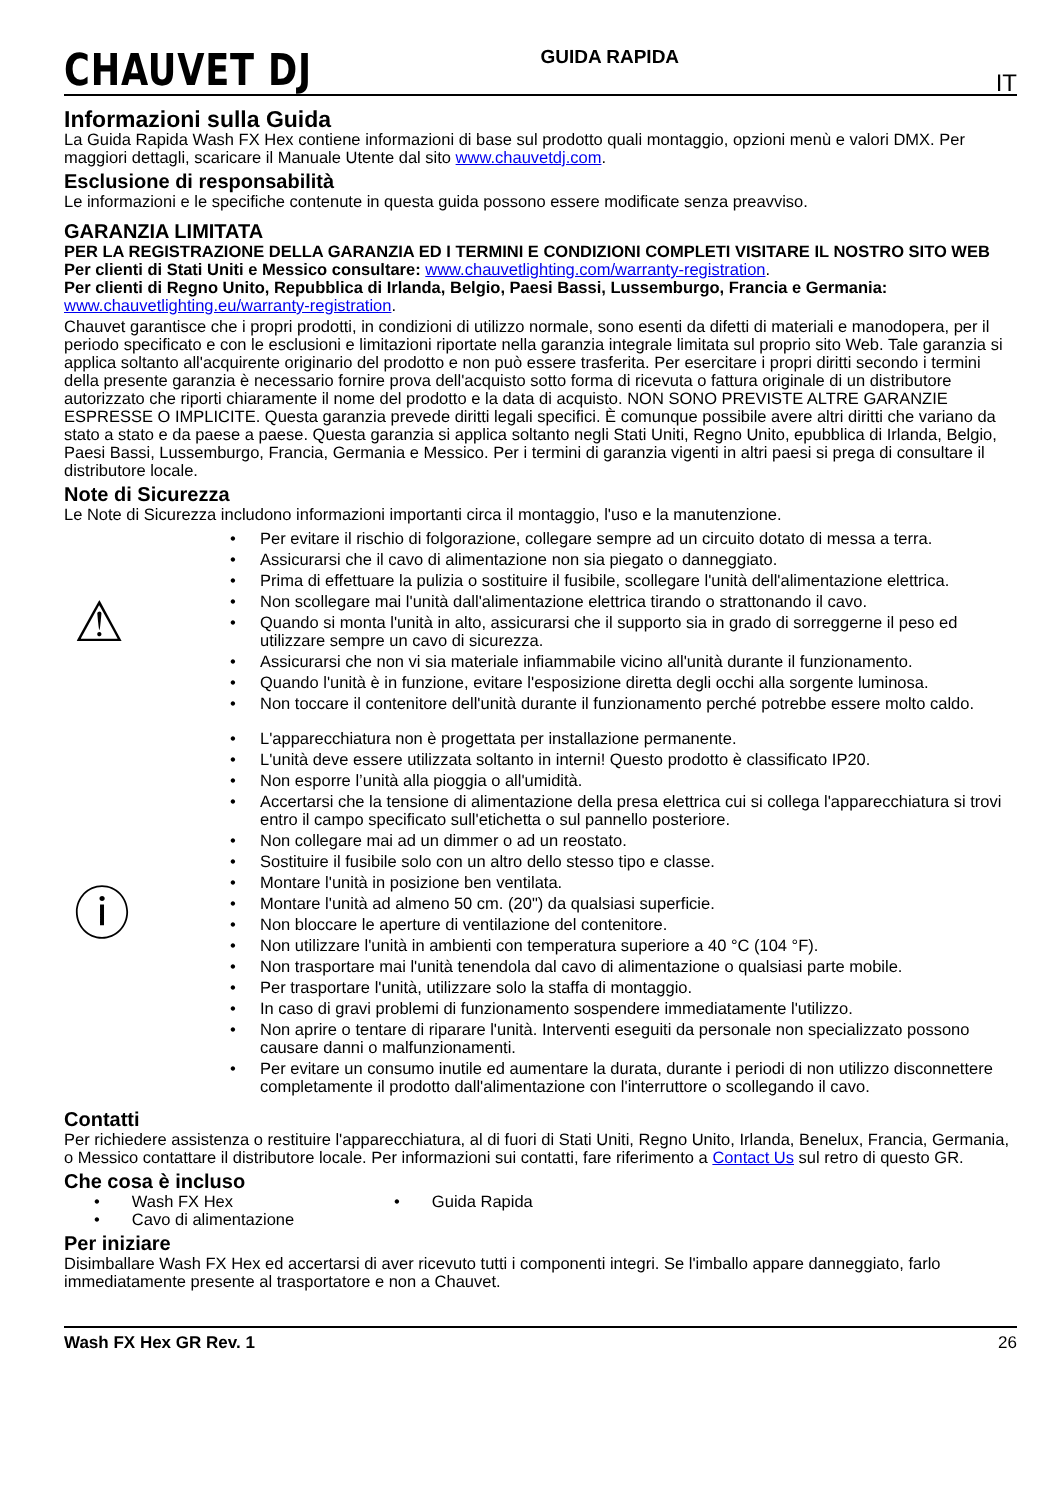CHAUVET DJ
GUIDA RAPIDA
IT
Informazioni sulla Guida
La Guida Rapida Wash FX Hex contiene informazioni di base sul prodotto quali montaggio, opzioni menù e valori DMX. Per maggiori dettagli, scaricare il Manuale Utente dal sito www.chauvetdj.com.
Esclusione di responsabilità
Le informazioni e le specifiche contenute in questa guida possono essere modificate senza preavviso.
GARANZIA LIMITATA
PER LA REGISTRAZIONE DELLA GARANZIA ED I TERMINI E CONDIZIONI COMPLETI VISITARE IL NOSTRO SITO WEB
Per clienti di Stati Uniti e Messico consultare: www.chauvetlighting.com/warranty-registration.
Per clienti di Regno Unito, Repubblica di Irlanda, Belgio, Paesi Bassi, Lussemburgo, Francia e Germania: www.chauvetlighting.eu/warranty-registration.
Chauvet garantisce che i propri prodotti, in condizioni di utilizzo normale, sono esenti da difetti di materiali e manodopera, per il periodo specificato e con le esclusioni e limitazioni riportate nella garanzia integrale limitata sul proprio sito Web. Tale garanzia si applica soltanto all'acquirente originario del prodotto e non può essere trasferita. Per esercitare i propri diritti secondo i termini della presente garanzia è necessario fornire prova dell'acquisto sotto forma di ricevuta o fattura originale di un distributore autorizzato che riporti chiaramente il nome del prodotto e la data di acquisto. NON SONO PREVISTE ALTRE GARANZIE ESPRESSE O IMPLICITE. Questa garanzia prevede diritti legali specifici. È comunque possibile avere altri diritti che variano da stato a stato e da paese a paese. Questa garanzia si applica soltanto negli Stati Uniti, Regno Unito, epubblica di Irlanda, Belgio, Paesi Bassi, Lussemburgo, Francia, Germania e Messico. Per i termini di garanzia vigenti in altri paesi si prega di consultare il distributore locale.
Note di Sicurezza
Le Note di Sicurezza includono informazioni importanti circa il montaggio, l'uso e la manutenzione.
⚠
• Per evitare il rischio di folgorazione, collegare sempre ad un circuito dotato di messa a terra.
• Assicurarsi che il cavo di alimentazione non sia piegato o danneggiato.
• Prima di effettuare la pulizia o sostituire il fusibile, scollegare l'unità dell'alimentazione elettrica.
• Non scollegare mai l'unità dall'alimentazione elettrica tirando o strattonando il cavo.
• Quando si monta l'unità in alto, assicurarsi che il supporto sia in grado di sorreggerne il peso ed utilizzare sempre un cavo di sicurezza.
• Assicurarsi che non vi sia materiale infiammabile vicino all'unità durante il funzionamento.
• Quando l'unità è in funzione, evitare l'esposizione diretta degli occhi alla sorgente luminosa.
• Non toccare il contenitore dell'unità durante il funzionamento perché potrebbe essere molto caldo.
ⓘ
• L'apparecchiatura non è progettata per installazione permanente.
• L'unità deve essere utilizzata soltanto in interni! Questo prodotto è classificato IP20.
• Non esporre l’unità alla pioggia o all'umidità.
• Accertarsi che la tensione di alimentazione della presa elettrica cui si collega l'apparecchiatura si trovi entro il campo specificato sull'etichetta o sul pannello posteriore.
• Non collegare mai ad un dimmer o ad un reostato.
• Sostituire il fusibile solo con un altro dello stesso tipo e classe.
• Montare l'unità in posizione ben ventilata.
• Montare l'unità ad almeno 50 cm. (20") da qualsiasi superficie.
• Non bloccare le aperture di ventilazione del contenitore.
• Non utilizzare l'unità in ambienti con temperatura superiore a 40 °C (104 °F).
• Non trasportare mai l'unità tenendola dal cavo di alimentazione o qualsiasi parte mobile.
• Per trasportare l'unità, utilizzare solo la staffa di montaggio.
• In caso di gravi problemi di funzionamento sospendere immediatamente l'utilizzo.
• Non aprire o tentare di riparare l'unità. Interventi eseguiti da personale non specializzato possono causare danni o malfunzionamenti.
• Per evitare un consumo inutile ed aumentare la durata, durante i periodi di non utilizzo disconnettere completamente il prodotto dall'alimentazione con l'interruttore o scollegando il cavo.
Contatti
Per richiedere assistenza o restituire l'apparecchiatura, al di fuori di Stati Uniti, Regno Unito, Irlanda, Benelux, Francia, Germania, o Messico contattare il distributore locale. Per informazioni sui contatti, fare riferimento a Contact Us sul retro di questo GR.
Che cosa è incluso
• Wash FX Hex
• Guida Rapida
• Cavo di alimentazione
Per iniziare
Disimballare Wash FX Hex ed accertarsi di aver ricevuto tutti i componenti integri. Se l'imballo appare danneggiato, farlo immediatamente presente al trasportatore e non a Chauvet.
Wash FX Hex GR Rev. 1 26